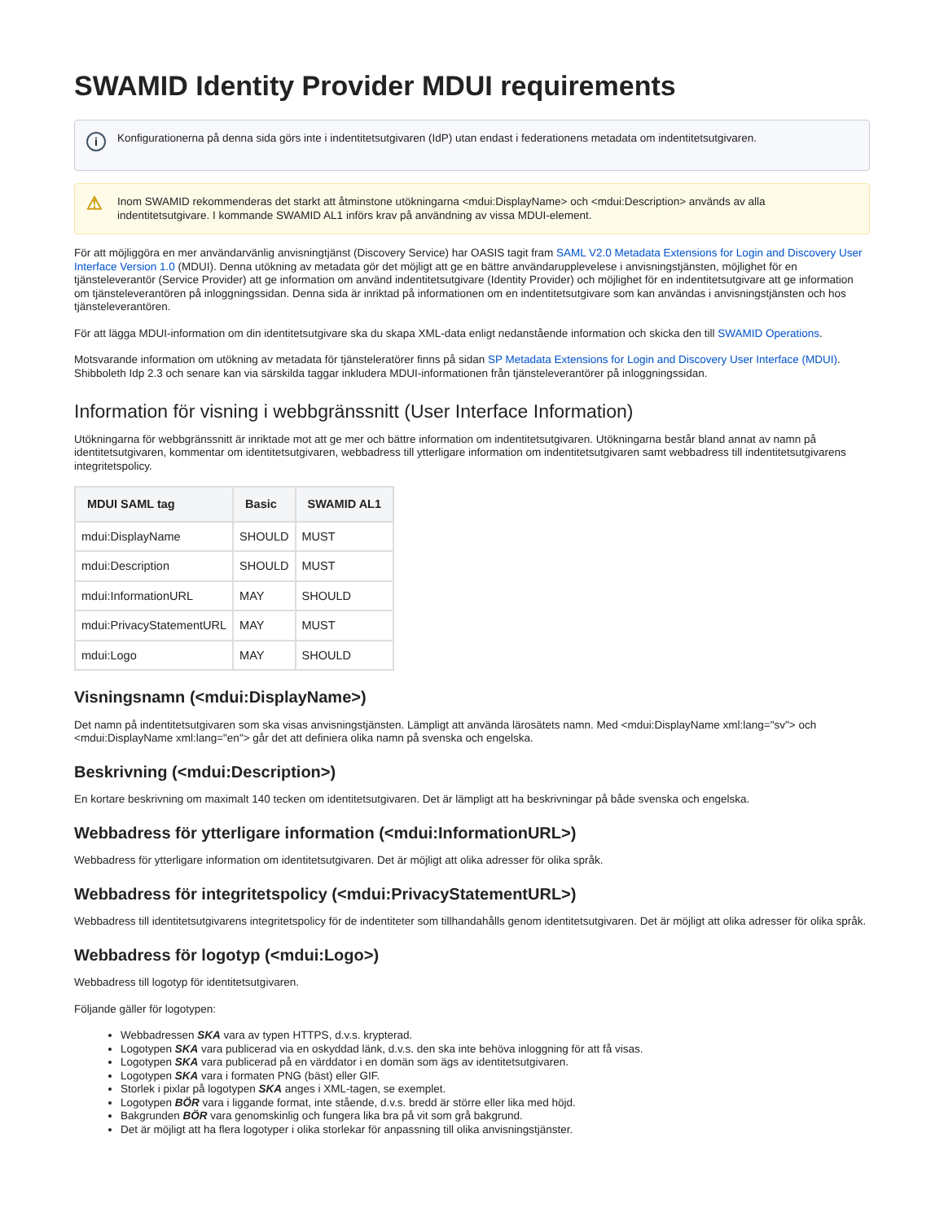SWAMID Identity Provider MDUI requirements
i Konfigurationerna på denna sida görs inte i indentitetsutgivaren (IdP) utan endast i federationens metadata om indentitetsutgivaren.
⚠ Inom SWAMID rekommenderas det starkt att åtminstone utökningarna <mdui:DisplayName> och <mdui:Description> används av alla indentitetsutgivare. I kommande SWAMID AL1 införs krav på användning av vissa MDUI-element.
För att möjliggöra en mer användarvänlig anvisningtjänst (Discovery Service) har OASIS tagit fram SAML V2.0 Metadata Extensions for Login and Discovery User Interface Version 1.0 (MDUI). Denna utökning av metadata gör det möjligt att ge en bättre användarupplevelese i anvisningstjänsten, möjlighet för en tjänsteleverantör (Service Provider) att ge information om använd indentitetsutgivare (Identity Provider) och möjlighet för en indentitetsutgivare att ge information om tjänsteleverantören på inloggningssidan. Denna sida är inriktad på informationen om en indentitetsutgivare som kan användas i anvisningstjänsten och hos tjänsteleverantören.
För att lägga MDUI-information om din identitetsutgivare ska du skapa XML-data enligt nedanstående information och skicka den till SWAMID Operations.
Motsvarande information om utökning av metadata för tjänsteleratörer finns på sidan SP Metadata Extensions for Login and Discovery User Interface (MDUI). Shibboleth Idp 2.3 och senare kan via särskilda taggar inkludera MDUI-informationen från tjänsteleverantörer på inloggningssidan.
Information för visning i webbgränssnitt (User Interface Information)
Utökningarna för webbgränssnitt är inriktade mot att ge mer och bättre information om indentitetsutgivaren. Utökningarna består bland annat av namn på identitetsutgivaren, kommentar om identitetsutgivaren, webbadress till ytterligare information om indentitetsutgivaren samt webbadress till indentitetsutgivarens integritetspolicy.
| MDUI SAML tag | Basic | SWAMID AL1 |
| --- | --- | --- |
| mdui:DisplayName | SHOULD | MUST |
| mdui:Description | SHOULD | MUST |
| mdui:InformationURL | MAY | SHOULD |
| mdui:PrivacyStatementURL | MAY | MUST |
| mdui:Logo | MAY | SHOULD |
Visningsnamn (<mdui:DisplayName>)
Det namn på indentitetsutgivaren som ska visas anvisningstjänsten. Lämpligt att använda lärosätets namn. Med <mdui:DisplayName xml:lang="sv"> och <mdui:DisplayName xml:lang="en"> går det att definiera olika namn på svenska och engelska.
Beskrivning (<mdui:Description>)
En kortare beskrivning om maximalt 140 tecken om identitetsutgivaren. Det är lämpligt att ha beskrivningar på både svenska och engelska.
Webbadress för ytterligare information (<mdui:InformationURL>)
Webbadress för ytterligare information om identitetsutgivaren. Det är möjligt att olika adresser för olika språk.
Webbadress för integritetspolicy (<mdui:PrivacyStatementURL>)
Webbadress till identitetsutgivarens integritetspolicy för de indentiteter som tillhandahålls genom identitetsutgivaren. Det är möjligt att olika adresser för olika språk.
Webbadress för logotyp (<mdui:Logo>)
Webbadress till logotyp för identitetsutgivaren.
Följande gäller för logotypen:
Webbadressen SKA vara av typen HTTPS, d.v.s. krypterad.
Logotypen SKA vara publicerad via en oskyddad länk, d.v.s. den ska inte behöva inloggning för att få visas.
Logotypen SKA vara publicerad på en värddator i en domän som ägs av identitetsutgivaren.
Logotypen SKA vara i formaten PNG (bäst) eller GIF.
Storlek i pixlar på logotypen SKA anges i XML-tagen, se exemplet.
Logotypen BÖR vara i liggande format, inte stående, d.v.s. bredd är större eller lika med höjd.
Bakgrunden BÖR vara genomskinlig och fungera lika bra på vit som grå bakgrund.
Det är möjligt att ha flera logotyper i olika storlekar för anpassning till olika anvisningstjänster.